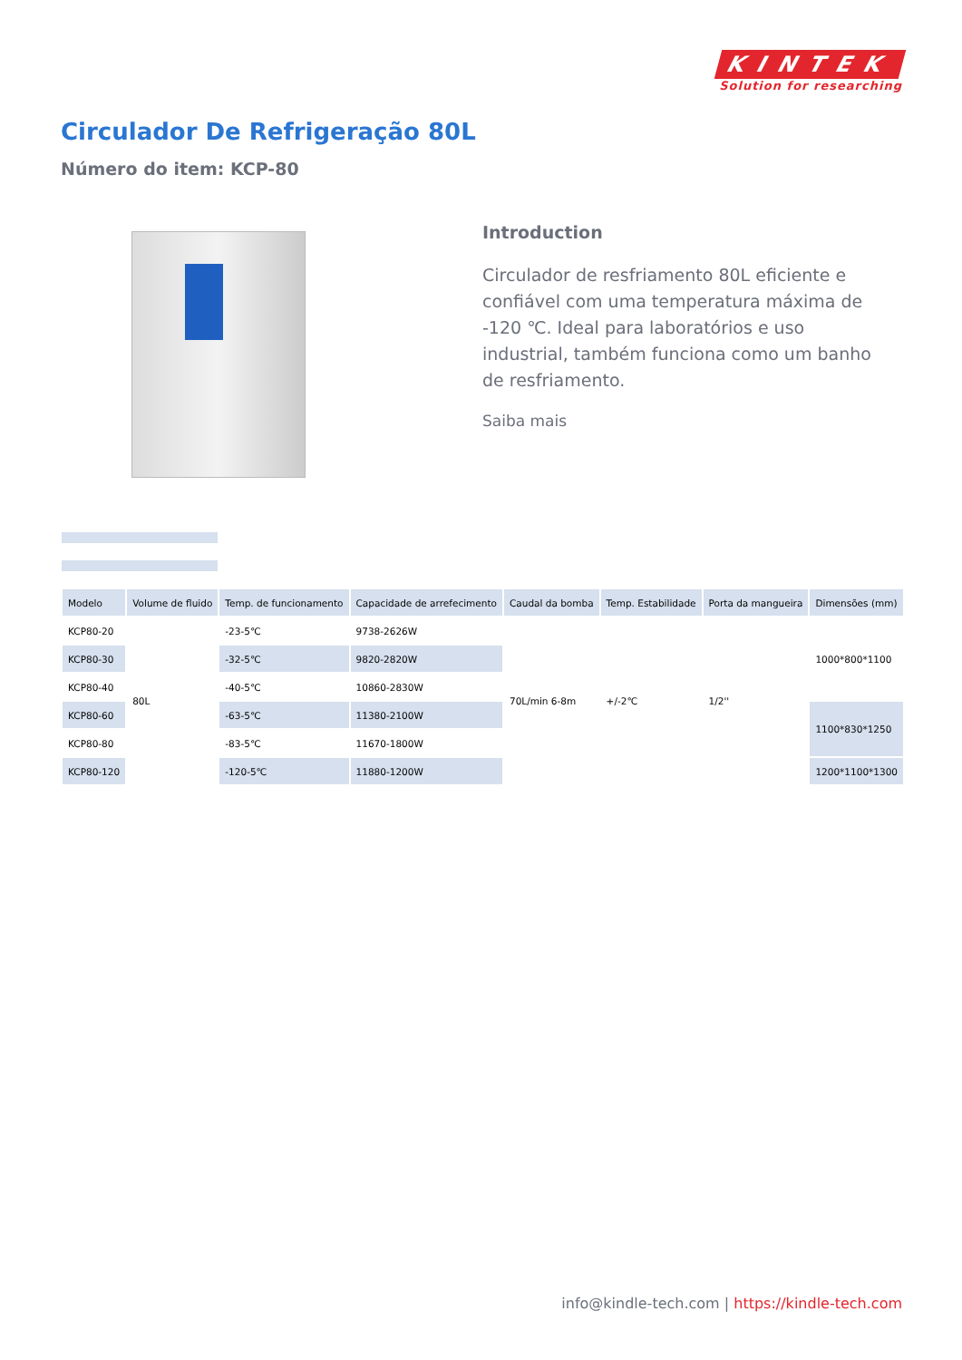KINTEK
Solution for researching
Circulador De Refrigeração 80L
Número do item: KCP-80
Introduction
Circulador de resfriamento 80L eficiente e confiável com uma temperatura máxima de -120 ℃. Ideal para laboratórios e uso industrial, também funciona como um banho de resfriamento.
Saiba mais
| Modelo | Volume de fluido | Temp. de funcionamento | Capacidade de arrefecimento | Caudal da bomba | Temp. Estabilidade | Porta da mangueira | Dimensões (mm) |
| --- | --- | --- | --- | --- | --- | --- | --- |
| KCP80-20 | 80L | -23-5℃ | 9738-2626W | 70L/min 6-8m | +/-2℃ | 1/2'' | 1000*800*1100 |
| KCP80-30 | | -32-5℃ | 9820-2820W | | | | |
| KCP80-40 | | -40-5℃ | 10860-2830W | | | | |
| KCP80-60 | | -63-5℃ | 11380-2100W | | | | 1100*830*1250 |
| KCP80-80 | | -83-5℃ | 11670-1800W | | | | |
| KCP80-120 | | -120-5℃ | 11880-1200W | | | | 1200*1100*1300 |
info@kindle-tech.com | https://kindle-tech.com